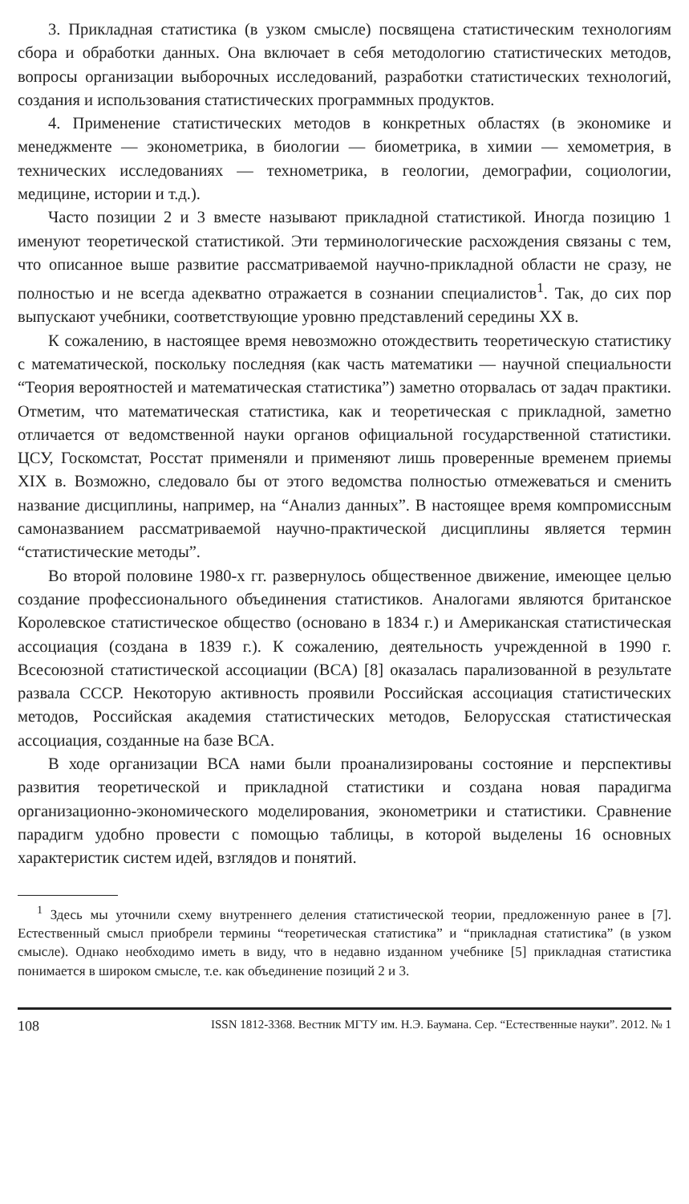3. Прикладная статистика (в узком смысле) посвящена статистическим технологиям сбора и обработки данных. Она включает в себя методологию статистических методов, вопросы организации выборочных исследований, разработки статистических технологий, создания и использования статистических программных продуктов.
4. Применение статистических методов в конкретных областях (в экономике и менеджменте — эконометрика, в биологии — биометрика, в химии — хемометрия, в технических исследованиях — технометрика, в геологии, демографии, социологии, медицине, истории и т.д.).
Часто позиции 2 и 3 вместе называют прикладной статистикой. Иногда позицию 1 именуют теоретической статистикой. Эти терминологические расхождения связаны с тем, что описанное выше развитие рассматриваемой научно-прикладной области не сразу, не полностью и не всегда адекватно отражается в сознании специалистов<sup>1</sup>. Так, до сих пор выпускают учебники, соответствующие уровню представлений середины XX в.
К сожалению, в настоящее время невозможно отождествить теоретическую статистику с математической, поскольку последняя (как часть математики — научной специальности “Теория вероятностей и математическая статистика”) заметно оторвалась от задач практики. Отметим, что математическая статистика, как и теоретическая с прикладной, заметно отличается от ведомственной науки органов официальной государственной статистики. ЦСУ, Госкомстат, Росстат применяли и применяют лишь проверенные временем приемы XIX в. Возможно, следовало бы от этого ведомства полностью отмежеваться и сменить название дисциплины, например, на “Анализ данных”. В настоящее время компромиссным самоназванием рассматриваемой научно-практической дисциплины является термин “статистические методы”.
Во второй половине 1980-х гг. развернулось общественное движение, имеющее целью создание профессионального объединения статистиков. Аналогами являются британское Королевское статистическое общество (основано в 1834 г.) и Американская статистическая ассоциация (создана в 1839 г.). К сожалению, деятельность учрежденной в 1990 г. Всесоюзной статистической ассоциации (ВСА) [8] оказалась парализованной в результате развала СССР. Некоторую активность проявили Российская ассоциация статистических методов, Российская академия статистических методов, Белорусская статистическая ассоциация, созданные на базе ВСА.
В ходе организации ВСА нами были проанализированы состояние и перспективы развития теоретической и прикладной статистики и создана новая парадигма организационно-экономического моделирования, эконометрики и статистики. Сравнение парадигм удобно провести с помощью таблицы, в которой выделены 16 основных характеристик систем идей, взглядов и понятий.
<sup>1</sup> Здесь мы уточнили схему внутреннего деления статистической теории, предложенную ранее в [7]. Естественный смысл приобрели термины “теоретическая статистика” и “прикладная статистика” (в узком смысле). Однако необходимо иметь в виду, что в недавно изданном учебнике [5] прикладная статистика понимается в широком смысле, т.е. как объединение позиций 2 и 3.
108 ISSN 1812-3368. Вестник МГТУ им. Н.Э. Баумана. Сер. “Естественные науки”. 2012. № 1